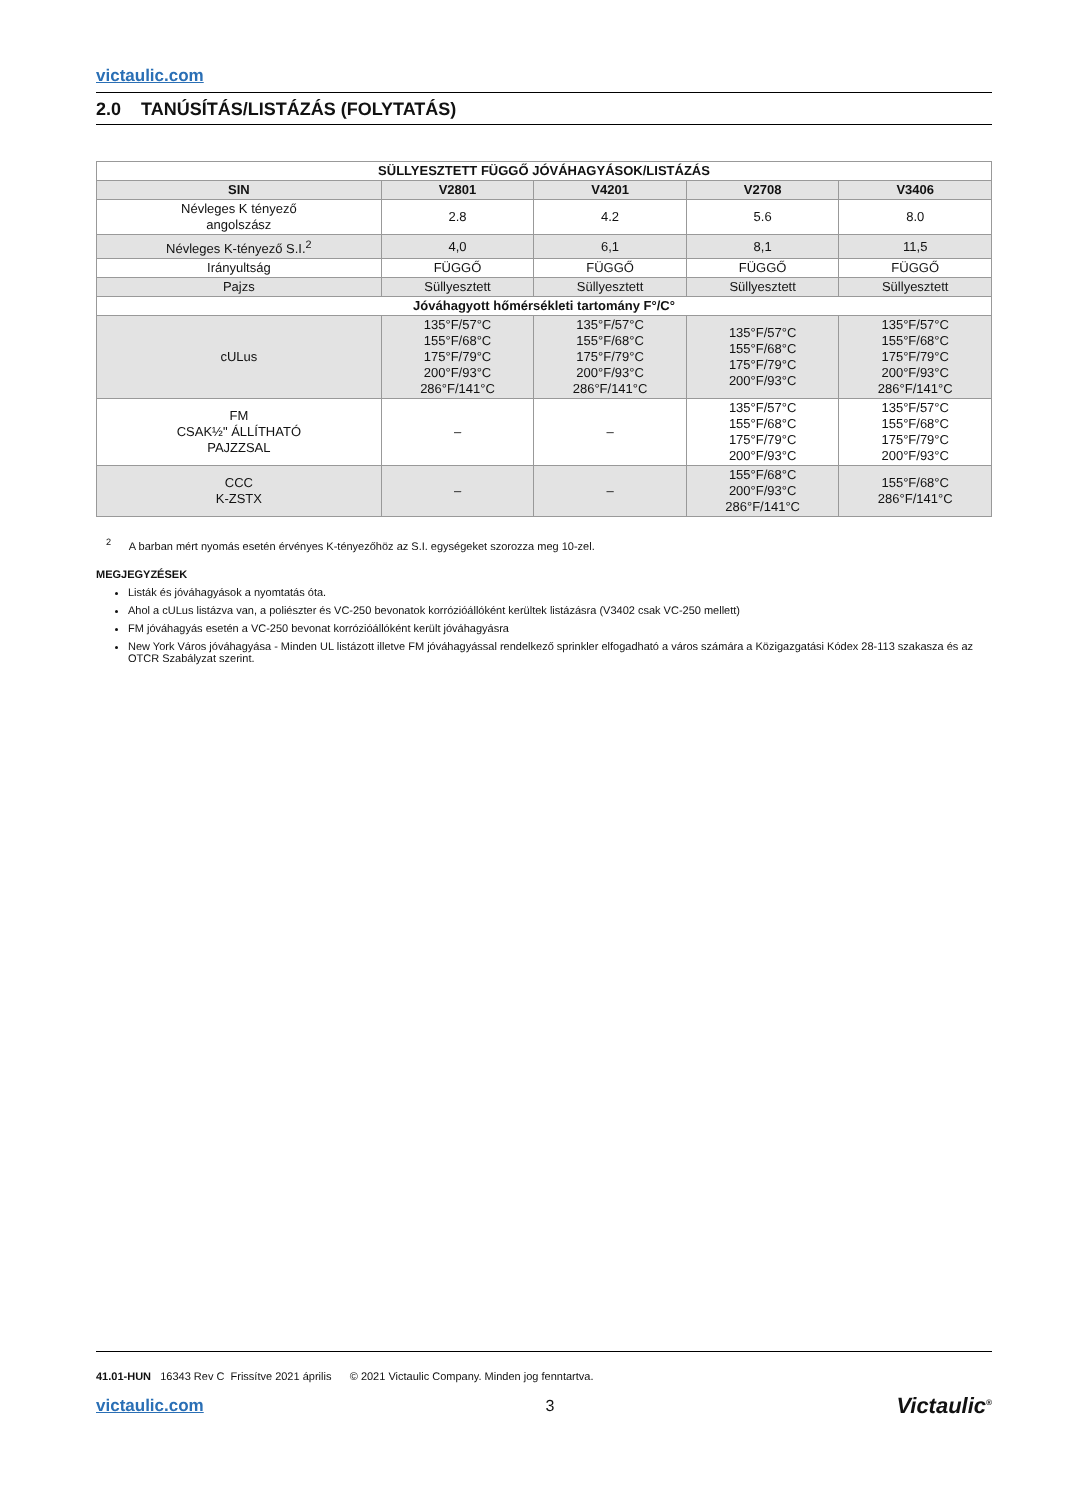victaulic.com
2.0 TANÚSÍTÁS/LISTÁZÁS (FOLYTATÁS)
| SÜLLYESZTETT FÜGGŐ JÓVÁHAGYÁSOK/LISTÁZÁS | | | | |
| --- | --- | --- | --- | --- |
| SIN | V2801 | V4201 | V2708 | V3406 |
| Névleges K tényező angolszász | 2.8 | 4.2 | 5.6 | 8.0 |
| Névleges K-tényező S.I.<sup>2</sup> | 4,0 | 6,1 | 8,1 | 11,5 |
| Irányultság | FÜGGŐ | FÜGGŐ | FÜGGŐ | FÜGGŐ |
| Pajzs | Süllyesztett | Süllyesztett | Süllyesztett | Süllyesztett |
| Jóváhagyott hőmérsékleti tartomány F°/C° | | | | |
| cULus | 135°F/57°C 155°F/68°C 175°F/79°C 200°F/93°C 286°F/141°C | 135°F/57°C 155°F/68°C 175°F/79°C 200°F/93°C 286°F/141°C | 135°F/57°C 155°F/68°C 175°F/79°C 200°F/93°C | 135°F/57°C 155°F/68°C 175°F/79°C 200°F/93°C 286°F/141°C |
| FM CSAK½" ÁLLÍTHATÓ PAJZZSAL | – | – | 135°F/57°C 155°F/68°C 175°F/79°C 200°F/93°C | 135°F/57°C 155°F/68°C 175°F/79°C 200°F/93°C |
| CCC K-ZSTX | – | – | 155°F/68°C 200°F/93°C 286°F/141°C | 155°F/68°C 286°F/141°C |
<sup>2</sup> A barban mért nyomás esetén érvényes K-tényezőhöz az S.I. egységeket szorozza meg 10-zel.
MEGJEGYZÉSEK
Listák és jóváhagyások a nyomtatás óta.
Ahol a cULus listázva van, a poliészter és VC-250 bevonatok korrózióállóként kerültek listázásra (V3402 csak VC-250 mellett)
FM jóváhagyás esetén a VC-250 bevonat korrózióállóként került jóváhagyásra
New York Város jóváhagyása - Minden UL listázott illetve FM jóváhagyással rendelkező sprinkler elfogadható a város számára a Közigazgatási Kódex 28-113 szakasza és az OTCR Szabályzat szerint.
41.01-HUN 16343 Rev C Frissítve 2021 április © 2021 Victaulic Company. Minden jog fenntartva.
victaulic.com 3 Victaulic<sup>®</sup>